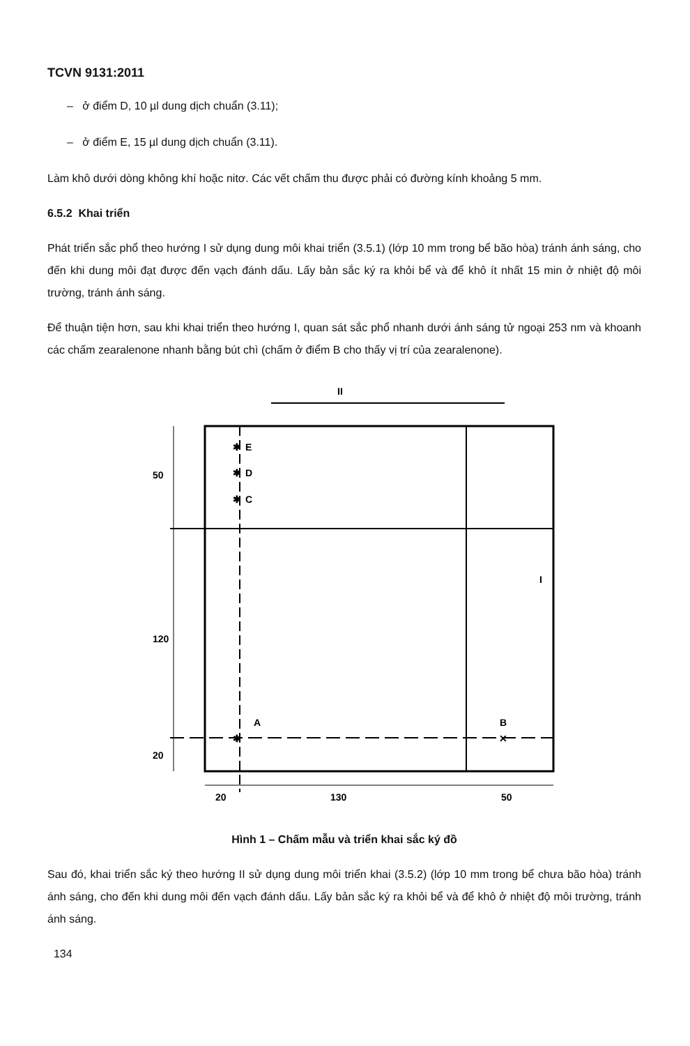TCVN 9131:2011
– ở điểm D, 10 µl dung dịch chuẩn (3.11);
– ở điểm E, 15 µl dung dịch chuẩn (3.11).
Làm khô dưới dòng không khí hoặc nitơ. Các vết chấm thu được phải có đường kính khoảng 5 mm.
6.5.2 Khai triển
Phát triển sắc phổ theo hướng I sử dụng dung môi khai triển (3.5.1) (lớp 10 mm trong bể bão hòa) tránh ánh sáng, cho đến khi dung môi đạt được đến vạch đánh dấu. Lấy bản sắc ký ra khỏi bể và để khô ít nhất 15 min ở nhiệt độ môi trường, tránh ánh sáng.
Để thuận tiện hơn, sau khi khai triển theo hướng I, quan sát sắc phổ nhanh dưới ánh sáng tử ngoại 253 nm và khoanh các chấm zearalenone nhanh bằng bút chì (chấm ở điểm B cho thấy vị trí của zearalenone).
II
E
D
C
A
B
✱
✱
✱
✱
✕
50
120
20
20
130
50
I
Hình 1 – Chấm mẫu và triển khai sắc ký đồ
Sau đó, khai triển sắc ký theo hướng II sử dụng dung môi triển khai (3.5.2) (lớp 10 mm trong bể chưa bão hòa) tránh ánh sáng, cho đến khi dung môi đến vạch đánh dấu. Lấy bản sắc ký ra khỏi bể và để khô ở nhiệt độ môi trường, tránh ánh sáng.
134